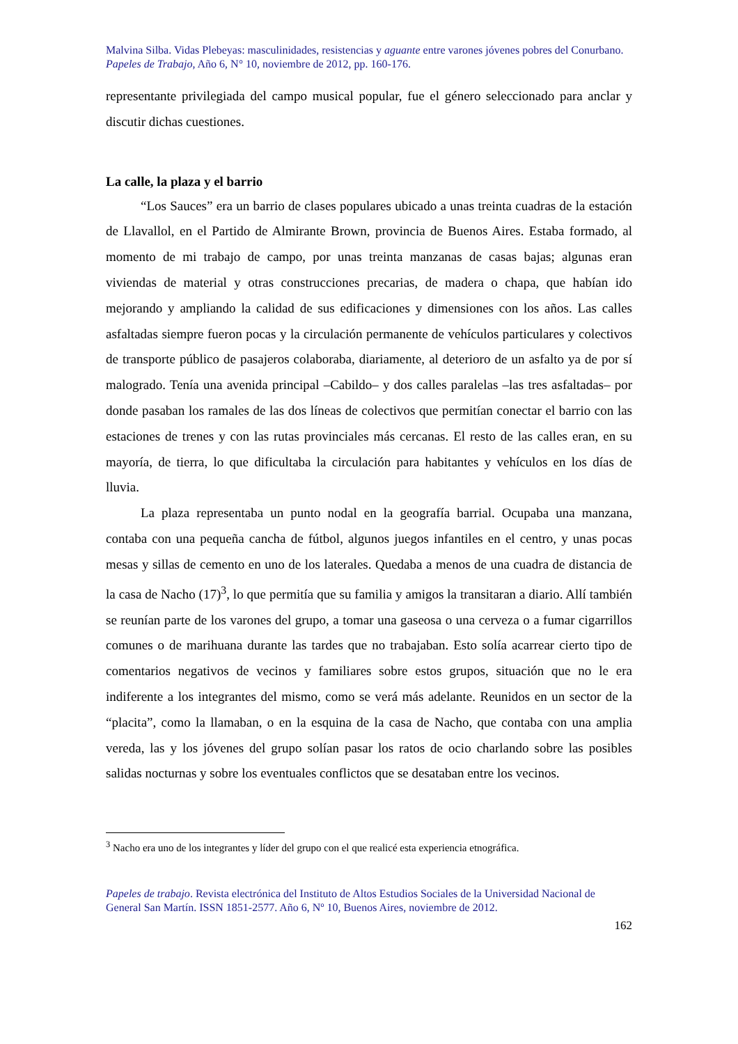Malvina Silba. Vidas Plebeyas: masculinidades, resistencias y aguante entre varones jóvenes pobres del Conurbano.
Papeles de Trabajo, Año 6, N° 10, noviembre de 2012, pp. 160-176.
representante privilegiada del campo musical popular, fue el género seleccionado para anclar y discutir dichas cuestiones.
La calle, la plaza y el barrio
“Los Sauces” era un barrio de clases populares ubicado a unas treinta cuadras de la estación de Llavallol, en el Partido de Almirante Brown, provincia de Buenos Aires. Estaba formado, al momento de mi trabajo de campo, por unas treinta manzanas de casas bajas; algunas eran viviendas de material y otras construcciones precarias, de madera o chapa, que habían ido mejorando y ampliando la calidad de sus edificaciones y dimensiones con los años. Las calles asfaltadas siempre fueron pocas y la circulación permanente de vehículos particulares y colectivos de transporte público de pasajeros colaboraba, diariamente, al deterioro de un asfalto ya de por sí malogrado. Tenía una avenida principal –Cabildo– y dos calles paralelas –las tres asfaltadas– por donde pasaban los ramales de las dos líneas de colectivos que permitían conectar el barrio con las estaciones de trenes y con las rutas provinciales más cercanas. El resto de las calles eran, en su mayoría, de tierra, lo que dificultaba la circulación para habitantes y vehículos en los días de lluvia.
La plaza representaba un punto nodal en la geografía barrial. Ocupaba una manzana, contaba con una pequeña cancha de fútbol, algunos juegos infantiles en el centro, y unas pocas mesas y sillas de cemento en uno de los laterales. Quedaba a menos de una cuadra de distancia de la casa de Nacho (17)<sup>3</sup>, lo que permitía que su familia y amigos la transitaran a diario. Allí también se reunían parte de los varones del grupo, a tomar una gaseosa o una cerveza o a fumar cigarrillos comunes o de marihuana durante las tardes que no trabajaban. Esto solía acarrear cierto tipo de comentarios negativos de vecinos y familiares sobre estos grupos, situación que no le era indiferente a los integrantes del mismo, como se verá más adelante. Reunidos en un sector de la “placita”, como la llamaban, o en la esquina de la casa de Nacho, que contaba con una amplia vereda, las y los jóvenes del grupo solían pasar los ratos de ocio charlando sobre las posibles salidas nocturnas y sobre los eventuales conflictos que se desataban entre los vecinos.
<sup>3</sup> Nacho era uno de los integrantes y líder del grupo con el que realicé esta experiencia etnográfica.
Papeles de trabajo. Revista electrónica del Instituto de Altos Estudios Sociales de la Universidad Nacional de General San Martín. ISSN 1851-2577. Año 6, Nº 10, Buenos Aires, noviembre de 2012.
162